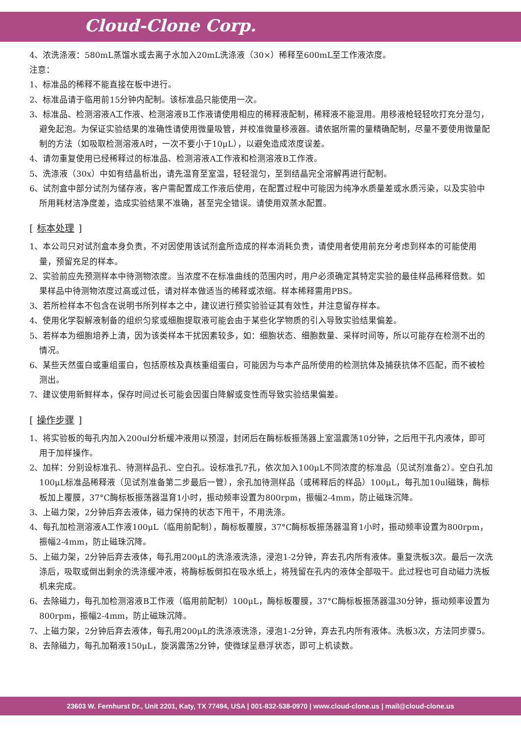Cloud-Clone Corp.
4、浓洗涤液：580mL蒸馏水或去离子水加入20mL洗涤液（30×）稀释至600mL至工作液浓度。
注意：
1、标准品的稀释不能直接在板中进行。
2、标准品请于临用前15分钟内配制。该标准品只能使用一次。
3、标准品、检测溶液A工作液、检测溶液B工作液请使用相应的稀释液配制，稀释液不能混用。用移液枪轻轻吹打充分混匀，避免起泡。为保证实验结果的准确性请使用微量吸管，并校准微量移液器。请依据所需的量精确配制，尽量不要使用微量配制的方法（如吸取检测溶液A时，一次不要小于10μL），以避免造成浓度误差。
4、请勿重复使用已经稀释过的标准品、检测溶液A工作液和检测溶液B工作液。
5、洗涤液（30x）中如有结晶析出，请先温育至室温，轻轻混匀，至到结晶完全溶解再进行配制。
6、试剂盒中部分试剂为储存液，客户需配置成工作液后使用，在配置过程中可能因为纯净水质量差或水质污染，以及实验中所用耗材洁净度差，造成实验结果不准确，甚至完全错误。请使用双蒸水配置。
[标本处理]
1、本公司只对试剂盒本身负责，不对因使用该试剂盒所造成的样本消耗负责，请使用者使用前充分考虑到样本的可能使用量，预留充足的样本。
2、实验前应先预测样本中待测物浓度。当浓度不在标准曲线的范围内时，用户必须确定其特定实验的最佳样品稀释倍数。如果样品中待测物浓度过高或过低，请对样本做适当的稀释或浓缩。样本稀释需用PBS。
3、若所检样本不包含在说明书所列样本之中，建议进行预实验验证其有效性，并注意留存样本。
4、使用化学裂解液制备的组织匀浆或细胞提取液可能会由于某些化学物质的引入导致实验结果偏差。
5、若样本为细胞培养上清，因为该类样本干扰因素较多，如：细胞状态、细胞数量、采样时间等，所以可能存在检测不出的情况。
6、某些天然蛋白或重组蛋白，包括原核及真核重组蛋白，可能因为与本产品所使用的检测抗体及捕获抗体不匹配，而不被检测出。
7、建议使用新鲜样本，保存时间过长可能会因蛋白降解或变性而导致实验结果偏差。
[操作步骤]
1、将实验板的每孔内加入200ul分析缓冲液用以预湿，封闭后在酶标板振荡器上室温震荡10分钟，之后甩干孔内液体，即可用于加样操作。
2、加样：分别设标准孔、待测样品孔、空白孔。设标准孔7孔，依次加入100μL不同浓度的标准品（见试剂准备2）。空白孔加100μL标准品稀释液（见试剂准备第二步最后一管），余孔加待测样品（或稀释后的样品）100μL，每孔加10ul磁珠，酶标板加上覆膜，37°C酶标板振荡器温育1小时，振动频率设置为800rpm，振幅2-4mm，防止磁珠沉降。
3、上磁力架，2分钟后弃去液体，磁力保持的状态下甩干，不用洗涤。
4、每孔加检测溶液A工作液100μL（临用前配制），酶标板覆膜，37°C酶标板振荡器温育1小时，振动频率设置为800rpm，振幅2-4mm，防止磁珠沉降。
5、上磁力架，2分钟后弃去液体，每孔用200μL的洗涤液洗涤，浸泡1-2分钟，弃去孔内所有液体。重复洗板3次。最后一次洗涤后，吸取或倒出剩余的洗涤缓冲液，将酶标板倒扣在吸水纸上，将残留在孔内的液体全部吸干。此过程也可自动磁力洗板机来完成。
6、去除磁力，每孔加检测溶液B工作液（临用前配制）100μL，酶标板覆膜，37°C酶标板振荡器温30分钟，振动频率设置为800rpm，振幅2-4mm，防止磁珠沉降。
7、上磁力架，2分钟后弃去液体，每孔用200μL的洗涤液洗涤，浸泡1-2分钟，弃去孔内所有液体。洗板3次，方法同步骤5。
8、去除磁力，每孔加鞘液150μL，旋涡震荡2分钟，使微球呈悬浮状态，即可上机读数。
23603 W. Fernhurst Dr., Unit 2201, Katy, TX 77494, USA | 001-832-538-0970 | www.cloud-clone.us | mail@cloud-clone.us